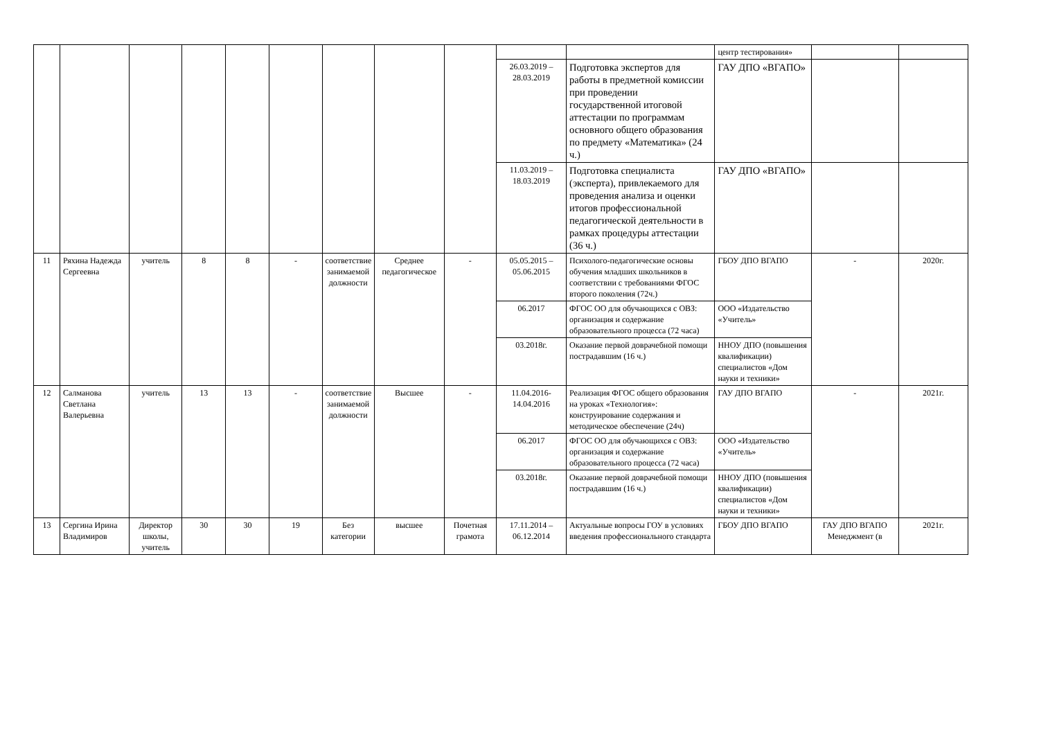| | | | | | | | | | | | центр тестирования» | | |
| | | | | | | | | | 26.03.2019 – 28.03.2019 | Подготовка экспертов для работы в предметной комиссии при проведении государственной итоговой аттестации по программам основного общего образования по предмету «Математика» (24 ч.) | ГАУ ДПО «ВГАПО» | | |
| | | | | | | | | | 11.03.2019 – 18.03.2019 | Подготовка специалиста (эксперта), привлекаемого для проведения анализа и оценки итогов профессиональной педагогической деятельности в рамках процедуры аттестации (36 ч.) | ГАУ ДПО «ВГАПО» | | |
| 11 | Ряхина Надежда Сергеевна | учитель | 8 | 8 | - | соответствие занимаемой должности | Среднее педагогическое | - | 05.05.2015 – 05.06.2015 | Психолого-педагогические основы обучения младших школьников в соответствии с требованиями ФГОС второго поколения (72ч.) | ГБОУ ДПО ВГАПО | - | 2020г. |
| | | | | | | | | | 06.2017 | ФГОС ОО для обучающихся с ОВЗ: организация и содержание образовательного процесса (72 часа) | ООО «Издательство «Учитель» | | |
| | | | | | | | | | 03.2018г. | Оказание первой доврачебной помощи пострадавшим (16 ч.) | ННОУ ДПО (повышения квалификации) специалистов «Дом науки и техники» | | |
| 12 | Салманова Светлана Валерьевна | учитель | 13 | 13 | - | соответствие занимаемой должности | Высшее | - | 11.04.2016-14.04.2016 | Реализация ФГОС общего образования на уроках «Технология»: конструирование содержания и методическое обеспечение (24ч) | ГАУ ДПО ВГАПО | - | 2021г. |
| | | | | | | | | | 06.2017 | ФГОС ОО для обучающихся с ОВЗ: организация и содержание образовательного процесса (72 часа) | ООО «Издательство «Учитель» | | |
| | | | | | | | | | 03.2018г. | Оказание первой доврачебной помощи пострадавшим (16 ч.) | ННОУ ДПО (повышения квалификации) специалистов «Дом науки и техники» | | |
| 13 | Сергина Ирина Владимиров | Директор школы, учитель | 30 | 30 | 19 | Без категории | высшее | Почетная грамота | 17.11.2014 – 06.12.2014 | Актуальные вопросы ГОУ в условиях введения профессионального стандарта | ГБОУ ДПО ВГАПО | ГАУ ДПО ВГАПО Менеджмент (в | 2021г. |